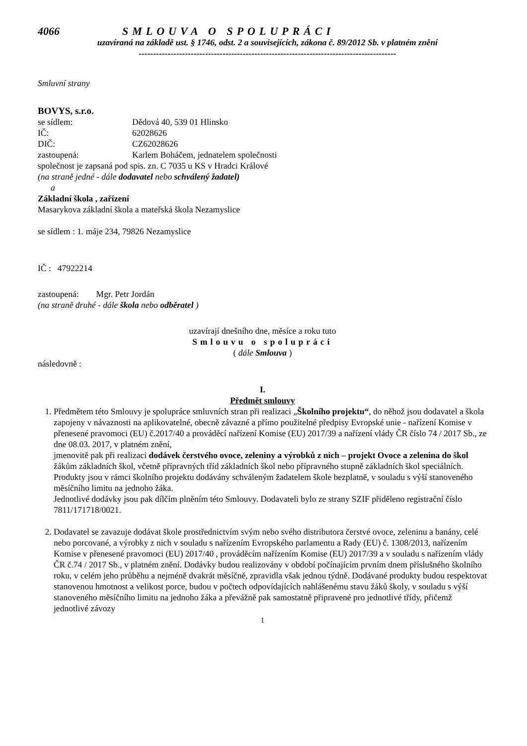4066 SMLOUVA O SPOLUPRÁCI
uzavíraná na základě ust. § 1746, odst. 2 a souvisejících, zákona č. 89/2012 Sb. v platném znění
-----------------------------------------------------------------------------------------
Smluvní strany
BOVYS, s.r.o.
se sídlem: Dědová 40, 539 01 Hlinsko
IČ: 62028626
DIČ: CZ62028626
zastoupená: Karlem Boháčem, jednatelem společnosti
společnost je zapsaná pod spis. zn. C 7035 u KS v Hradci Králové
(na straně jedné - dále dodavatel nebo schválený žadatel)
a
Základní škola , zařízení
Masarykova základní škola a mateřská škola Nezamyslice
se sídlem : 1. máje 234, 79826 Nezamyslice
IČ : 47922214
zastoupená: Mgr. Petr Jordán
(na straně druhé - dále škola nebo odběratel )
uzavírají dnešního dne, měsíce a roku tuto
Smlouvu o spolupráci
( dále Smlouva )
následovně :
I.
Předmět smlouvy
1. Předmětem této Smlouvy je spolupráce smluvních stran při realizaci „Školního projektu“, do něhož jsou dodavatel a škola zapojeny v návaznosti na aplikovatelné, obecně závazné a přímo použitelné předpisy Evropské unie - nařízení Komise v přenesené pravomoci (EU) č.2017/40 a prováděcí nařízení Komise (EU) 2017/39 a nařízení vlády ČR číslo 74 / 2017 Sb., ze dne 08.03. 2017, v platném znění,
jmenovitě pak při realizaci dodávek čerstvého ovoce, zeleniny a výrobků z nich – projekt Ovoce a zelenina do škol
žákům základních škol, včetně přípravných tříd základních škol nebo přípravného stupně základních škol speciálních.
Produkty jsou v rámci školního projektu dodávány schváleným žadatelem škole bezplatně, v souladu s výší stanoveného měsíčního limitu na jednoho žáka.
Jednotlivé dodávky jsou pak dílčím plněním této Smlouvy. Dodavateli bylo ze strany SZIF přiděleno registrační číslo 7811/171718/0021.
2. Dodavatel se zavazuje dodávat škole prostřednictvím svým nebo svého distributora čerstvé ovoce, zeleninu a banány, celé nebo porcované, a výrobky z nich v souladu s nařízením Evropského parlamentu a Rady (EU) č. 1308/2013, nařízením Komise v přenesené pravomoci (EU) 2017/40 , prováděcím nařízením Komise (EU) 2017/39 a v souladu s nařízením vlády ČR č.74 / 2017 Sb., v platném znění. Dodávky budou realizovány v období počínajícím prvním dnem příslušného školního roku, v celém jeho průběhu a nejméně dvakrát měsíčně, zpravidla však jednou týdně. Dodávané produkty budou respektovat stanovenou hmotnost a velikost porce, budou v počtech odpovídajících nahlášenému stavu žáků školy, v souladu s výší stanoveného měsíčního limitu na jednoho žáka a převážně pak samostatně připravené pro jednotlivé třídy, přičemž jednotlivé závozy
1